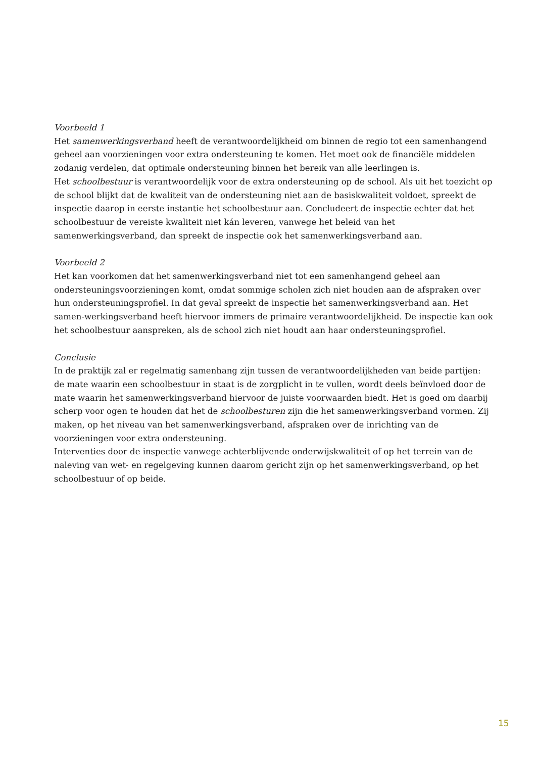Voorbeeld 1
Het samenwerkingsverband heeft de verantwoordelijkheid om binnen de regio tot een samenhangend geheel aan voorzieningen voor extra ondersteuning te komen. Het moet ook de financiële middelen zodanig verdelen, dat optimale ondersteuning binnen het bereik van alle leerlingen is.
Het schoolbestuur is verantwoordelijk voor de extra ondersteuning op de school. Als uit het toezicht op de school blijkt dat de kwaliteit van de ondersteuning niet aan de basiskwaliteit voldoet, spreekt de inspectie daarop in eerste instantie het schoolbestuur aan. Concludeert de inspectie echter dat het schoolbestuur de vereiste kwaliteit niet kán leveren, vanwege het beleid van het samenwerkingsverband, dan spreekt de inspectie ook het samenwerkingsverband aan.
Voorbeeld 2
Het kan voorkomen dat het samenwerkingsverband niet tot een samenhangend geheel aan ondersteuningsvoorzieningen komt, omdat sommige scholen zich niet houden aan de afspraken over hun ondersteuningsprofiel. In dat geval spreekt de inspectie het samenwerkingsverband aan. Het samen-werkingsverband heeft hiervoor immers de primaire verantwoordelijkheid. De inspectie kan ook het schoolbestuur aanspreken, als de school zich niet houdt aan haar ondersteuningsprofiel.
Conclusie
In de praktijk zal er regelmatig samenhang zijn tussen de verantwoordelijkheden van beide partijen: de mate waarin een schoolbestuur in staat is de zorgplicht in te vullen, wordt deels beïnvloed door de mate waarin het samenwerkingsverband hiervoor de juiste voorwaarden biedt. Het is goed om daarbij scherp voor ogen te houden dat het de schoolbesturen zijn die het samenwerkingsverband vormen. Zij maken, op het niveau van het samenwerkingsverband, afspraken over de inrichting van de voorzieningen voor extra ondersteuning.
Interventies door de inspectie vanwege achterblijvende onderwijskwaliteit of op het terrein van de naleving van wet- en regelgeving kunnen daarom gericht zijn op het samenwerkingsverband, op het schoolbestuur of op beide.
15